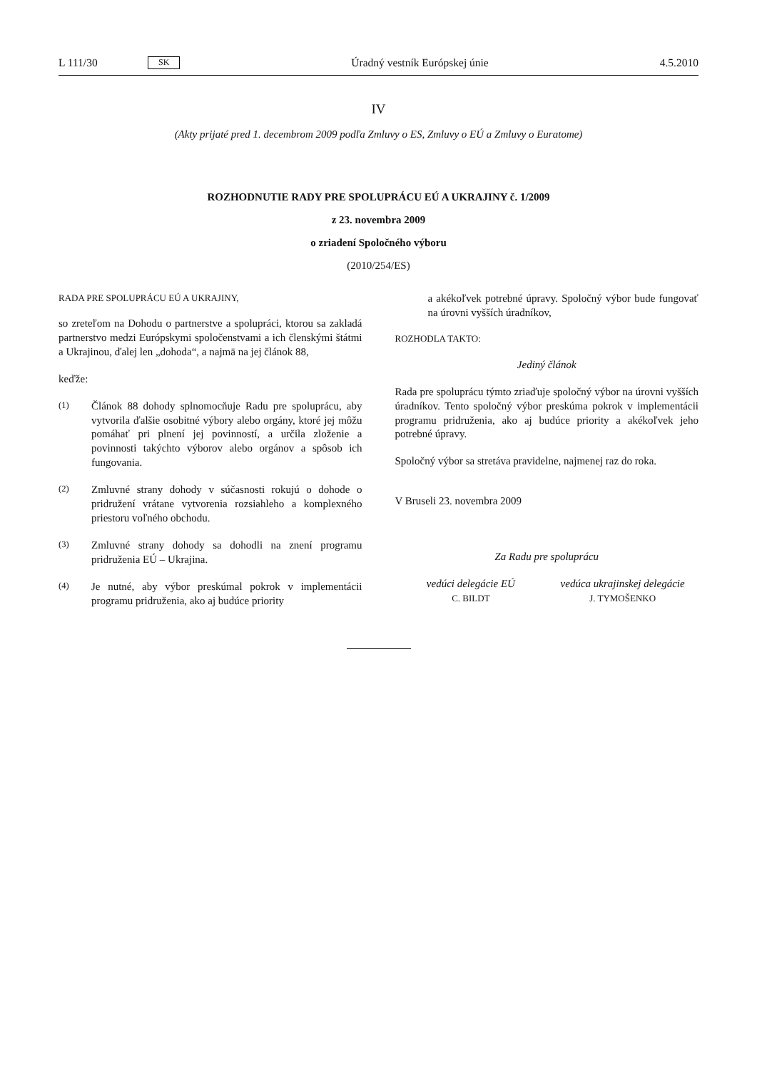L 111/30 SK Úradný vestník Európskej únie 4.5.2010
IV
(Akty prijaté pred 1. decembrom 2009 podľa Zmluvy o ES, Zmluvy o EÚ a Zmluvy o Euratome)
ROZHODNUTIE RADY PRE SPOLUPRÁCU EÚ A UKRAJINY č. 1/2009
z 23. novembra 2009
o zriadení Spoločného výboru
(2010/254/ES)
RADA PRE SPOLUPRÁCU EÚ A UKRAJINY,
so zreteľom na Dohodu o partnerstve a spolupráci, ktorou sa zakladá partnerstvo medzi Európskymi spoločenstvami a ich členskými štátmi a Ukrajinou, ďalej len „dohoda“, a najmä na jej článok 88,
keďže:
(1)
Článok 88 dohody splnomocňuje Radu pre spoluprácu, aby vytvorila ďalšie osobitné výbory alebo orgány, ktoré jej môžu pomáhať pri plnení jej povinností, a určila zloženie a povinnosti takýchto výborov alebo orgánov a spôsob ich fungovania.
(2)
Zmluvné strany dohody v súčasnosti rokujú o dohode o pridružení vrátane vytvorenia rozsiahleho a komplexného priestoru voľného obchodu.
(3)
Zmluvné strany dohody sa dohodli na znení programu pridruženia EÚ – Ukrajina.
(4)
Je nutné, aby výbor preskúmal pokrok v implementácii programu pridruženia, ako aj budúce priority
a akékoľvek potrebné úpravy. Spoločný výbor bude fungovať na úrovni vyšších úradníkov,
ROZHODLA TAKTO:
Jediný článok
Rada pre spoluprácu týmto zriaďuje spoločný výbor na úrovni vyšších úradníkov. Tento spoločný výbor preskúma pokrok v implementácii programu pridruženia, ako aj budúce priority a akékoľvek jeho potrebné úpravy.
Spoločný výbor sa stretáva pravidelne, najmenej raz do roka.
V Bruseli 23. novembra 2009
Za Radu pre spoluprácu
vedúci delegácie EÚ
C. BILDT
vedúca ukrajinskej delegácie
J. TYMOŠENKO